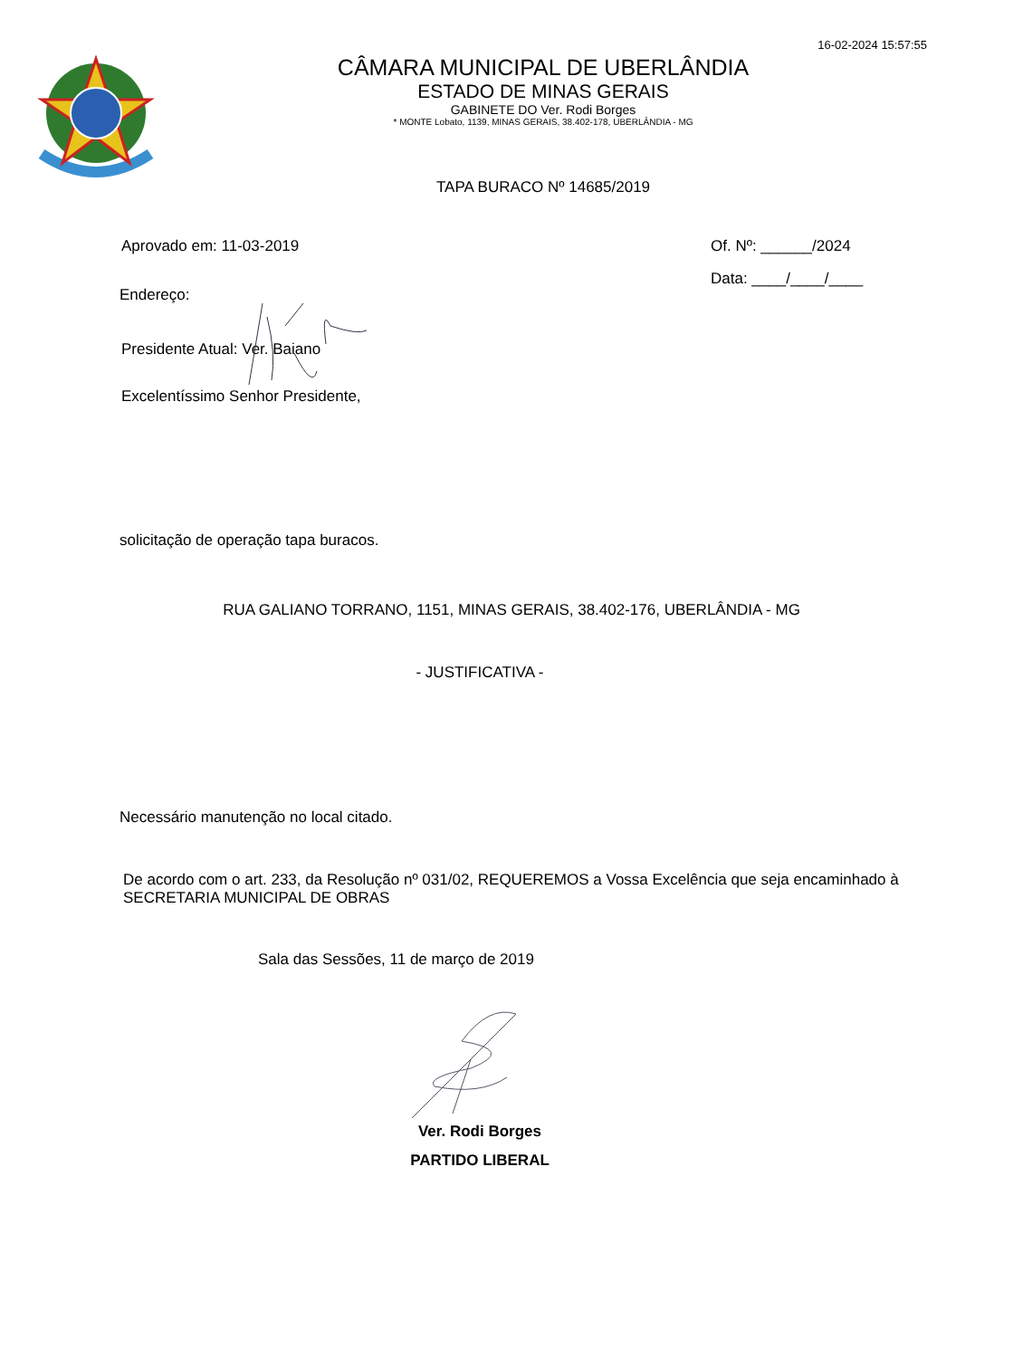16-02-2024 15:57:55
CÂMARA MUNICIPAL DE UBERLÂNDIA
ESTADO DE MINAS GERAIS
GABINETE DO Ver. Rodi Borges
* MONTE Lobato, 1139, MINAS GERAIS, 38.402-178, UBERLÂNDIA - MG
TAPA BURACO Nº 14685/2019
Aprovado em: 11-03-2019 Of. Nº: ______/2024
Data: ____/____/____
Endereço:
Presidente Atual: Ver. Baiano
Excelentíssimo Senhor Presidente,
solicitação de operação tapa buracos.
RUA GALIANO TORRANO, 1151, MINAS GERAIS, 38.402-176, UBERLÂNDIA - MG
- JUSTIFICATIVA -
Necessário manutenção no local citado.
De acordo com o art. 233, da Resolução nº 031/02, REQUEREMOS a Vossa Excelência que seja encaminhado à SECRETARIA MUNICIPAL DE OBRAS
Sala das Sessões, 11 de março de 2019
Ver. Rodi Borges
PARTIDO LIBERAL